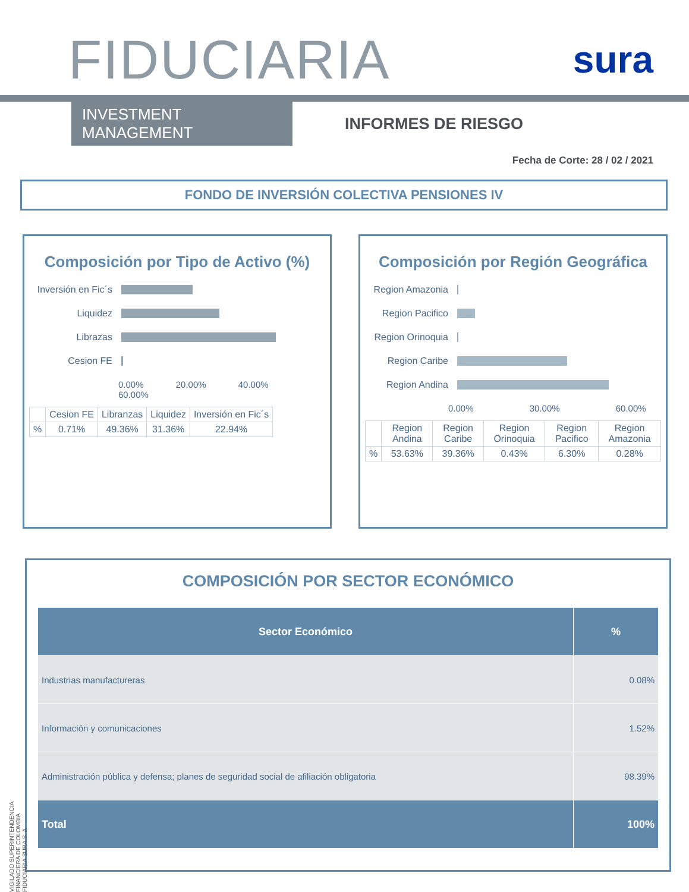FIDUCIARIA
sura
INVESTMENT MANAGEMENT
INFORMES DE RIESGO
Fecha de Corte: 28 / 02 / 2021
FONDO DE INVERSIÓN COLECTIVA PENSIONES IV
Composición por Tipo de Activo (%)
Inversión en Fic´s
Liquidez
Librazas
Cesion FE
0.00% 20.00% 40.00% 60.00%
| | Cesion FE | Libranzas | Liquidez | Inversión en Fic´s |
| --- | --- | --- | --- | --- |
| % | 0.71% | 49.36% | 31.36% | 22.94% |
Composición por Región Geográfica
Region Amazonia
Region Pacifico
Region Orinoquia
Region Caribe
Region Andina
0.00% 30.00% 60.00%
| | Region Andina | Region Caribe | Region Orinoquia | Region Pacifico | Region Amazonia |
| --- | --- | --- | --- | --- | --- |
| % | 53.63% | 39.36% | 0.43% | 6.30% | 0.28% |
COMPOSICIÓN POR SECTOR ECONÓMICO
| Sector Económico | % |
| --- | --- |
| Industrias manufactureras | 0.08% |
| Información y comunicaciones | 1.52% |
| Administración pública y defensa; planes de seguridad social de afiliación obligatoria | 98.39% |
| Total | 100% |
VIGILADO SUPERINTENDENCIA FINANCIERA DE COLOMBIA FIDUCIARIA SURA S. A.